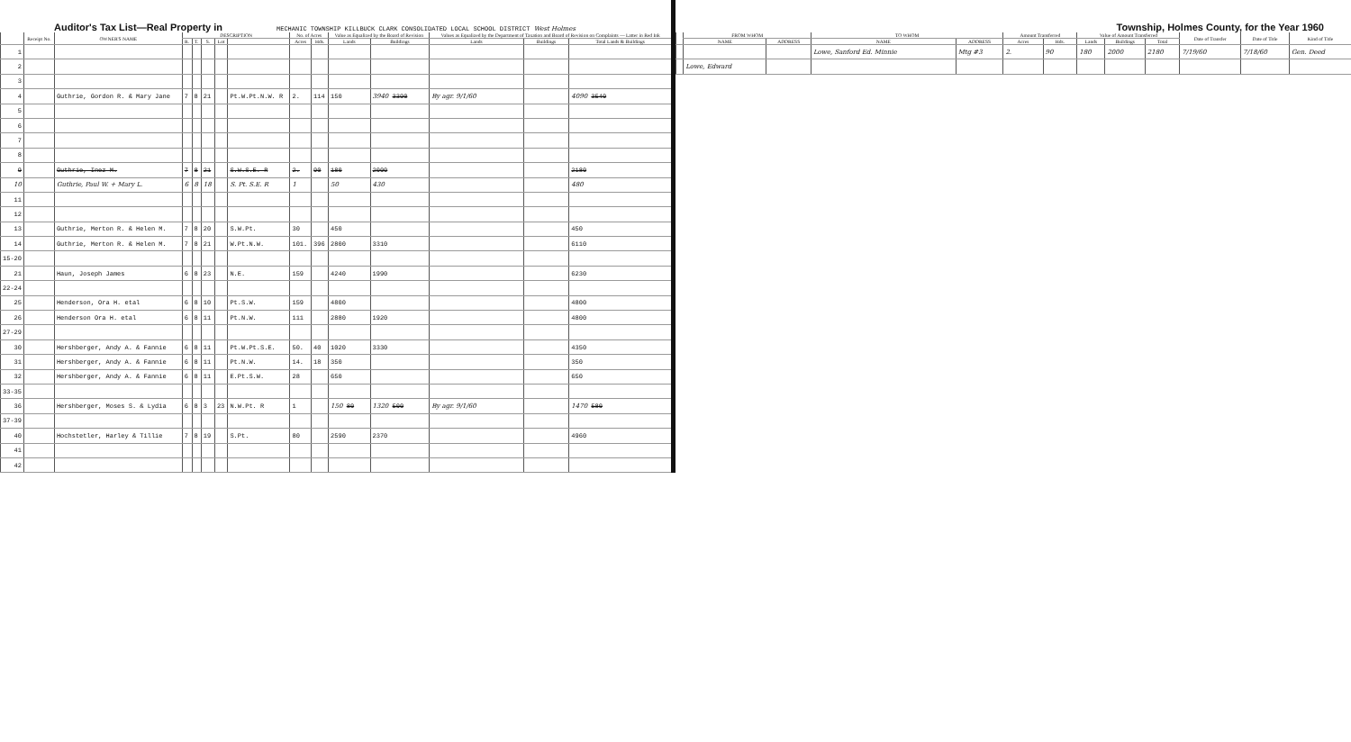Auditor's Tax List—Real Property in MECHANIC TOWNSHIP KILLBUCK CLARK CONSOLIDATED LOCAL SCHOOL DISTRICT West Holmes
| | Receipt No. | OWNER'S NAME | DESCRIPTION | | | | | No. of Acres | | Value as Equalized by the Board of Revision | | Values as Equalized by the Department of Taxation and Board of Revision on Complaints — Latter in Red Ink | | |
| --- | --- | --- | --- | --- | --- | --- | --- | --- | --- | --- | --- | --- | --- | --- |
| | | | R. | T. | S. | Lot | | Acres | Hds. | Lands | Buildings | Lands | Buildings | Total Lands & Buildings |
| 1 | | | | | | | | | | | | | | |
| 2 | | | | | | | | | | | | | | |
| 3 | | | | | | | | | | | | | | |
| 4 | | Guthrie, Gordon R. & Mary Jane | 7 | 8 | 21 | | Pt.W.Pt.N.W. R | 2. | 114 | 150 | 3940 3390 | By agr. 9/1/60 | | 4090 3540 |
| 5 | | | | | | | | | | | | | | |
| 6 | | | | | | | | | | | | | | |
| 7 | | | | | | | | | | | | | | |
| 8 | | | | | | | | | | | | | | |
| 9 | | Guthrie, Inez M. | 7 | 8 | 21 | | S.W.S.E. R | 2. | 90 | 180 | 2000 | | | 2180 |
| 10 | | Guthrie, Paul W. + Mary L. | 6 | 8 | 18 | | S. Pt. S.E. R | 1 | | 50 | 430 | | | 480 |
| 11 | | | | | | | | | | | | | | |
| 12 | | | | | | | | | | | | | | |
| 13 | | Guthrie, Merton R. & Helen M. | 7 | 8 | 20 | | S.W.Pt. | 30 | | 450 | | | | 450 |
| 14 | | Guthrie, Merton R. & Helen M. | 7 | 8 | 21 | | W.Pt.N.W. | 101. | 396 | 2800 | 3310 | | | 6110 |
| 15-20 | | | | | | | | | | | | | | |
| 21 | | Haun, Joseph James | 6 | 8 | 23 | | N.E. | 159 | | 4240 | 1990 | | | 6230 |
| 22-24 | | | | | | | | | | | | | | |
| 25 | | Henderson, Ora H. etal | 6 | 8 | 10 | | Pt.S.W. | 159 | | 4800 | | | | 4800 |
| 26 | | Henderson Ora H. etal | 6 | 8 | 11 | | Pt.N.W. | 111 | | 2880 | 1920 | | | 4800 |
| 27-29 | | | | | | | | | | | | | | |
| 30 | | Hershberger, Andy A. & Fannie | 6 | 8 | 11 | | Pt.W.Pt.S.E. | 50. | 40 | 1020 | 3330 | | | 4350 |
| 31 | | Hershberger, Andy A. & Fannie | 6 | 8 | 11 | | Pt.N.W. | 14. | 18 | 350 | | | | 350 |
| 32 | | Hershberger, Andy A. & Fannie | 6 | 8 | 11 | | E.Pt.S.W. | 28 | | 650 | | | | 650 |
| 33-35 | | | | | | | | | | | | | | |
| 36 | | Hershberger, Moses S. & Lydia | 6 | 8 | 3 | 23 | N.W.Pt. R | 1 | | 150 80 | 1320 500 | By agr. 9/1/60 | | 1470 580 |
| 37-39 | | | | | | | | | | | | | | |
| 40 | | Hochstetler, Harley & Tillie | 7 | 8 | 19 | | S.Pt. | 80 | | 2590 | 2370 | | | 4960 |
| 41 | | | | | | | | | | | | | | |
| 42 | | | | | | | | | | | | | | |
Township, Holmes County, for the Year 1960
| | FROM WHOM | | TO WHOM | | Amount Transferred | | Value of Amount Transferred | | | Date of Transfer | Date of Title | Kind of Title |
| --- | --- | --- | --- | --- | --- | --- | --- | --- | --- | --- | --- | --- |
| | NAME | ADDRESS | NAME | ADDRESS | Acres | Hds. | Lands | Buildings | Total | | | |
| | | | Lowe, Sanford Ed. Minnie | Mtg #3 | 2. | 90 | 180 | 2000 | 2180 | 7/19/60 | 7/18/60 | Gen. Deed |
| | Lowe, Edward | | | | | | | | | | | |